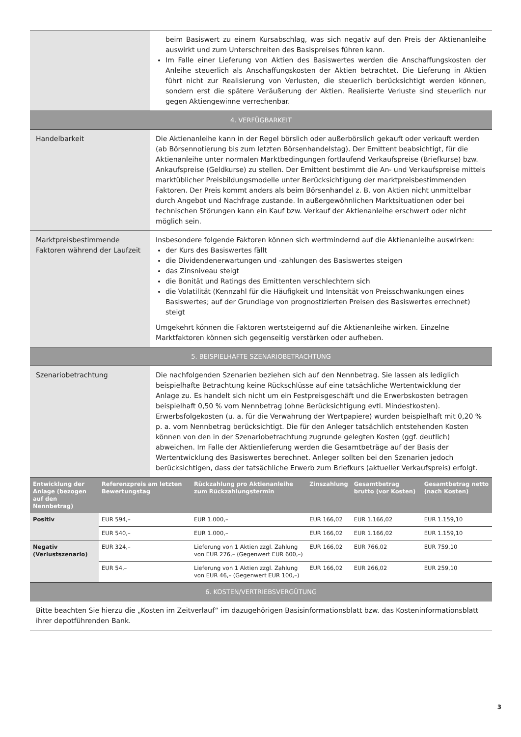| | beim Basiswert zu einem Kursabschlag, was sich negativ auf den Preis der Aktienanleihe auswirkt und zum Unterschreiten des Basispreises führen kann. Im Falle einer Lieferung von Aktien des Basiswertes werden die Anschaffungskosten der Anleihe steuerlich als Anschaffungskosten der Aktien betrachtet. Die Lieferung in Aktien führt nicht zur Realisierung von Verlusten, die steuerlich berücksichtigt werden können, sondern erst die spätere Veräußerung der Aktien. Realisierte Verluste sind steuerlich nur gegen Aktiengewinne verrechenbar. |
| 4. VERFÜGBARKEIT | |
| Handelbarkeit | Die Aktienanleihe kann in der Regel börslich oder außerbörslich gekauft oder verkauft werden (ab Börsennotierung bis zum letzten Börsenhandelstag). Der Emittent beabsichtigt, für die Aktienanleihe unter normalen Marktbedingungen fortlaufend Verkaufspreise (Briefkurse) bzw. Ankaufspreise (Geldkurse) zu stellen. Der Emittent bestimmt die An- und Verkaufspreise mittels marktüblicher Preisbildungsmodelle unter Berücksichtigung der marktpreisbestimmenden Faktoren. Der Preis kommt anders als beim Börsenhandel z. B. von Aktien nicht unmittelbar durch Angebot und Nachfrage zustande. In außergewöhnlichen Marktsituationen oder bei technischen Störungen kann ein Kauf bzw. Verkauf der Aktienanleihe erschwert oder nicht möglich sein. |
| Marktpreisbestimmende Faktoren während der Laufzeit | Insbesondere folgende Faktoren können sich wertmindernd auf die Aktienanleihe auswirken: der Kurs des Basiswertes fällt die Dividendenerwartungen und -zahlungen des Basiswertes steigen das Zinsniveau steigt die Bonität und Ratings des Emittenten verschlechtern sich die Volatilität (Kennzahl für die Häufigkeit und Intensität von Preisschwankungen eines Basiswertes; auf der Grundlage von prognostizierten Preisen des Basiswertes errechnet) steigt Umgekehrt können die Faktoren wertsteigernd auf die Aktienanleihe wirken. Einzelne Marktfaktoren können sich gegenseitig verstärken oder aufheben. |
| 5. BEISPIELHAFTE SZENARIOBETRACHTUNG | |
| Szenariobetrachtung | Die nachfolgenden Szenarien beziehen sich auf den Nennbetrag. Sie lassen als lediglich beispielhafte Betrachtung keine Rückschlüsse auf eine tatsächliche Wertentwicklung der Anlage zu. Es handelt sich nicht um ein Festpreisgeschäft und die Erwerbskosten betragen beispielhaft 0,50 % vom Nennbetrag (ohne Berücksichtigung evtl. Mindestkosten). Erwerbsfolgekosten (u. a. für die Verwahrung der Wertpapiere) wurden beispielhaft mit 0,20 % p. a. vom Nennbetrag berücksichtigt. Die für den Anleger tatsächlich entstehenden Kosten können von den in der Szenariobetrachtung zugrunde gelegten Kosten (ggf. deutlich) abweichen. Im Falle der Aktienlieferung werden die Gesamtbeträge auf der Basis der Wertentwicklung des Basiswertes berechnet. Anleger sollten bei den Szenarien jedoch berücksichtigen, dass der tatsächliche Erwerb zum Briefkurs (aktueller Verkaufspreis) erfolgt. |
| Entwicklung der Anlage (bezogen auf den Nennbetrag) | Referenzpreis am letzten Bewertungstag | Rückzahlung pro Aktienanleihe zum Rückzahlungstermin | Zinszahlung | Gesamtbetrag brutto (vor Kosten) | Gesamtbetrag netto (nach Kosten) |
| --- | --- | --- | --- | --- | --- |
| Positiv | EUR 594,– | EUR 1.000,– | EUR 166,02 | EUR 1.166,02 | EUR 1.159,10 |
| | EUR 540,– | EUR 1.000,– | EUR 166,02 | EUR 1.166,02 | EUR 1.159,10 |
| Negativ (Verlustszenario) | EUR 324,– | Lieferung von 1 Aktien zzgl. Zahlung von EUR 276,– (Gegenwert EUR 600,–) | EUR 166,02 | EUR 766,02 | EUR 759,10 |
| | EUR 54,– | Lieferung von 1 Aktien zzgl. Zahlung von EUR 46,– (Gegenwert EUR 100,–) | EUR 166,02 | EUR 266,02 | EUR 259,10 |
| 6. KOSTEN/VERTRIEBSVERGÜTUNG |
| Bitte beachten Sie hierzu die „Kosten im Zeitverlauf“ im dazugehörigen Basisinformationsblatt bzw. das Kosteninformationsblatt ihrer depotführenden Bank. |
3